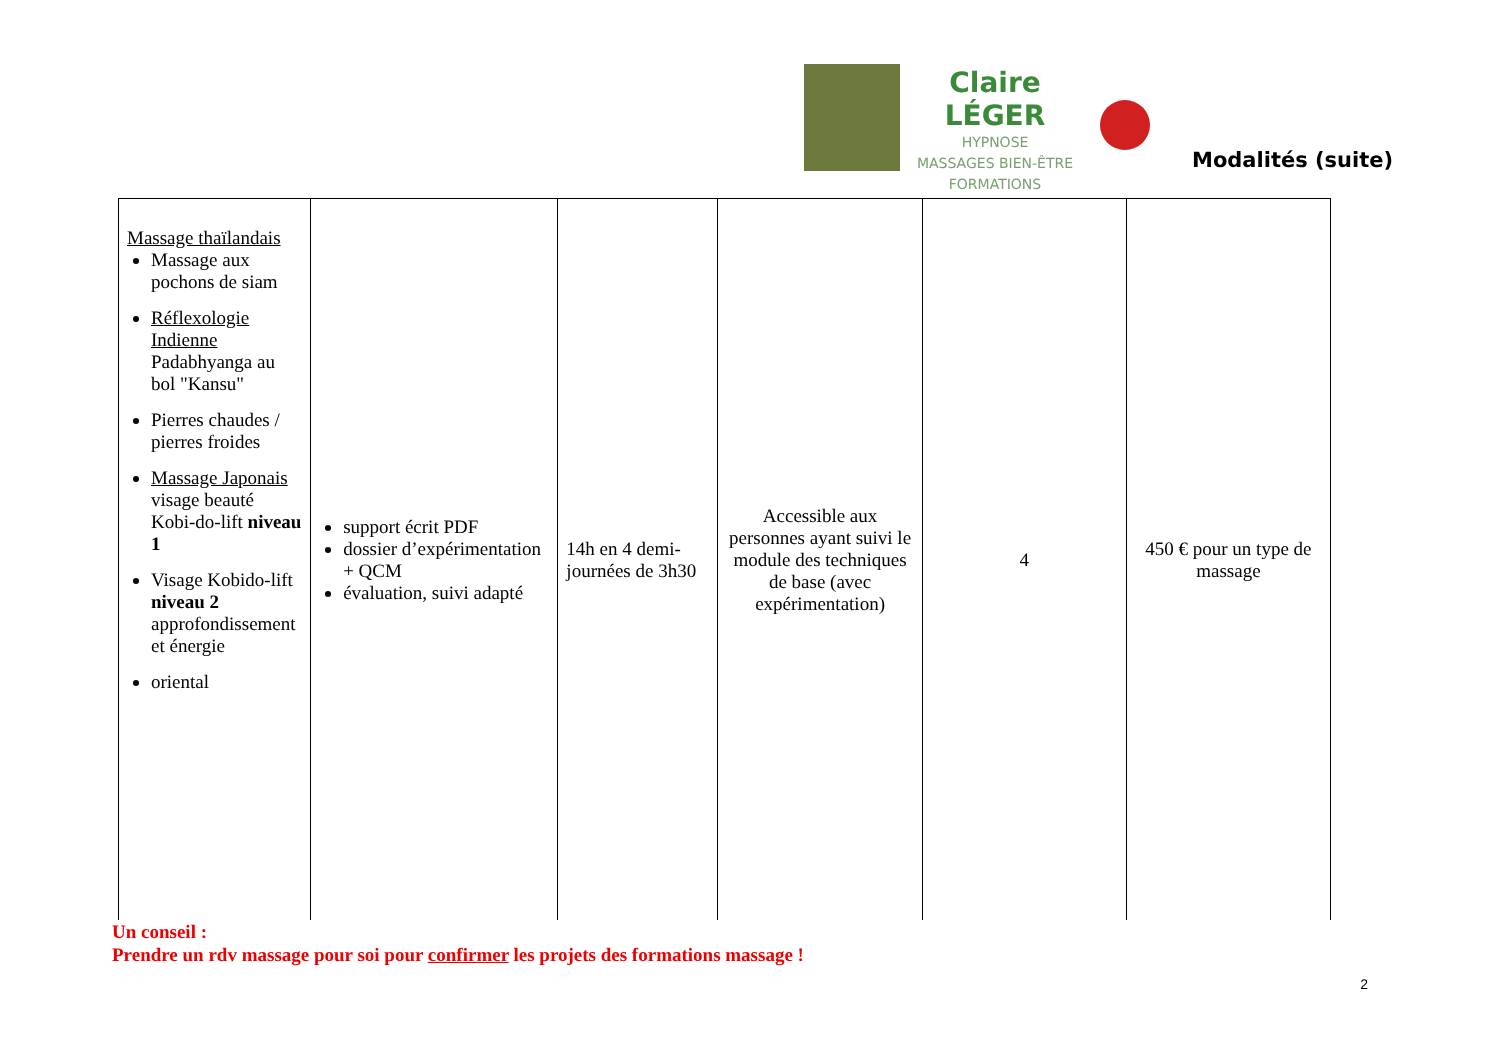Claire LÉGER
HYPNOSE
MASSAGES BIEN-ÊTRE
FORMATIONS
Modalités (suite)
| Massage thaïlandais Massage aux pochons de siam Réflexologie Indienne Padabhyanga au bol "Kansu" Pierres chaudes / pierres froides Massage Japonais visage beauté Kobi-do-lift niveau 1 Visage Kobido-lift niveau 2 approfondissement et énergie oriental | support écrit PDF dossier d’expérimentation + QCM évaluation, suivi adapté | 14h en 4 demi-journées de 3h30 | Accessible aux personnes ayant suivi le module des techniques de base (avec expérimentation) | 4 | 450 € pour un type de massage |
Un conseil :
Prendre un rdv massage pour soi pour confirmer les projets des formations massage !
2